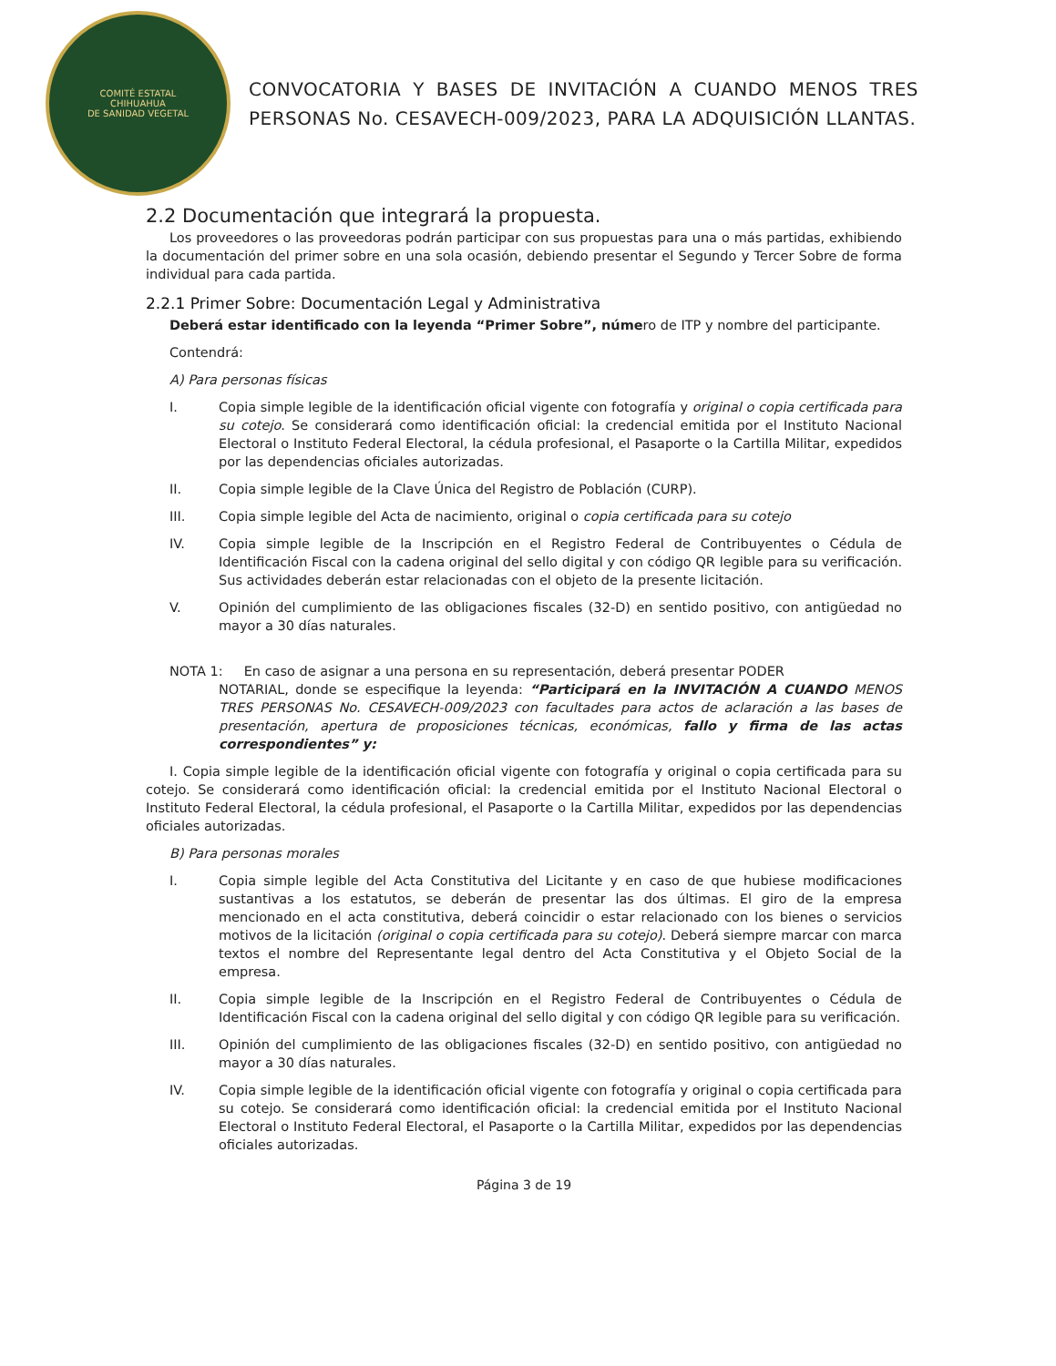COMITÉ ESTATAL
CHIHUAHUA
DE SANIDAD VEGETAL
CONVOCATORIA Y BASES DE INVITACIÓN A CUANDO MENOS TRES PERSONAS No. CESAVECH-009/2023, PARA LA ADQUISICIÓN LLANTAS.
2.2 Documentación que integrará la propuesta.
Los proveedores o las proveedoras podrán participar con sus propuestas para una o más partidas, exhibiendo la documentación del primer sobre en una sola ocasión, debiendo presentar el Segundo y Tercer Sobre de forma individual para cada partida.
2.2.1 Primer Sobre: Documentación Legal y Administrativa
Deberá estar identificado con la leyenda “Primer Sobre”, número de ITP y nombre del participante.
Contendrá:
A) Para personas físicas
I. Copia simple legible de la identificación oficial vigente con fotografía y original o copia certificada para su cotejo. Se considerará como identificación oficial: la credencial emitida por el Instituto Nacional Electoral o Instituto Federal Electoral, la cédula profesional, el Pasaporte o la Cartilla Militar, expedidos por las dependencias oficiales autorizadas.
II. Copia simple legible de la Clave Única del Registro de Población (CURP).
III. Copia simple legible del Acta de nacimiento, original o copia certificada para su cotejo
IV. Copia simple legible de la Inscripción en el Registro Federal de Contribuyentes o Cédula de Identificación Fiscal con la cadena original del sello digital y con código QR legible para su verificación. Sus actividades deberán estar relacionadas con el objeto de la presente licitación.
V. Opinión del cumplimiento de las obligaciones fiscales (32-D) en sentido positivo, con antigüedad no mayor a 30 días naturales.
NOTA 1: En caso de asignar a una persona en su representación, deberá presentar PODER
NOTARIAL, donde se especifique la leyenda: “Participará en la INVITACIÓN A CUANDO MENOS TRES PERSONAS No. CESAVECH-009/2023 con facultades para actos de aclaración a las bases de presentación, apertura de proposiciones técnicas, económicas, fallo y firma de las actas correspondientes” y:
I. Copia simple legible de la identificación oficial vigente con fotografía y original o copia certificada para su cotejo. Se considerará como identificación oficial: la credencial emitida por el Instituto Nacional Electoral o Instituto Federal Electoral, la cédula profesional, el Pasaporte o la Cartilla Militar, expedidos por las dependencias oficiales autorizadas.
B) Para personas morales
I. Copia simple legible del Acta Constitutiva del Licitante y en caso de que hubiese modificaciones sustantivas a los estatutos, se deberán de presentar las dos últimas. El giro de la empresa mencionado en el acta constitutiva, deberá coincidir o estar relacionado con los bienes o servicios motivos de la licitación (original o copia certificada para su cotejo). Deberá siempre marcar con marca textos el nombre del Representante legal dentro del Acta Constitutiva y el Objeto Social de la empresa.
II. Copia simple legible de la Inscripción en el Registro Federal de Contribuyentes o Cédula de Identificación Fiscal con la cadena original del sello digital y con código QR legible para su verificación.
III. Opinión del cumplimiento de las obligaciones fiscales (32-D) en sentido positivo, con antigüedad no mayor a 30 días naturales.
IV. Copia simple legible de la identificación oficial vigente con fotografía y original o copia certificada para su cotejo. Se considerará como identificación oficial: la credencial emitida por el Instituto Nacional Electoral o Instituto Federal Electoral, el Pasaporte o la Cartilla Militar, expedidos por las dependencias oficiales autorizadas.
Página 3 de 19